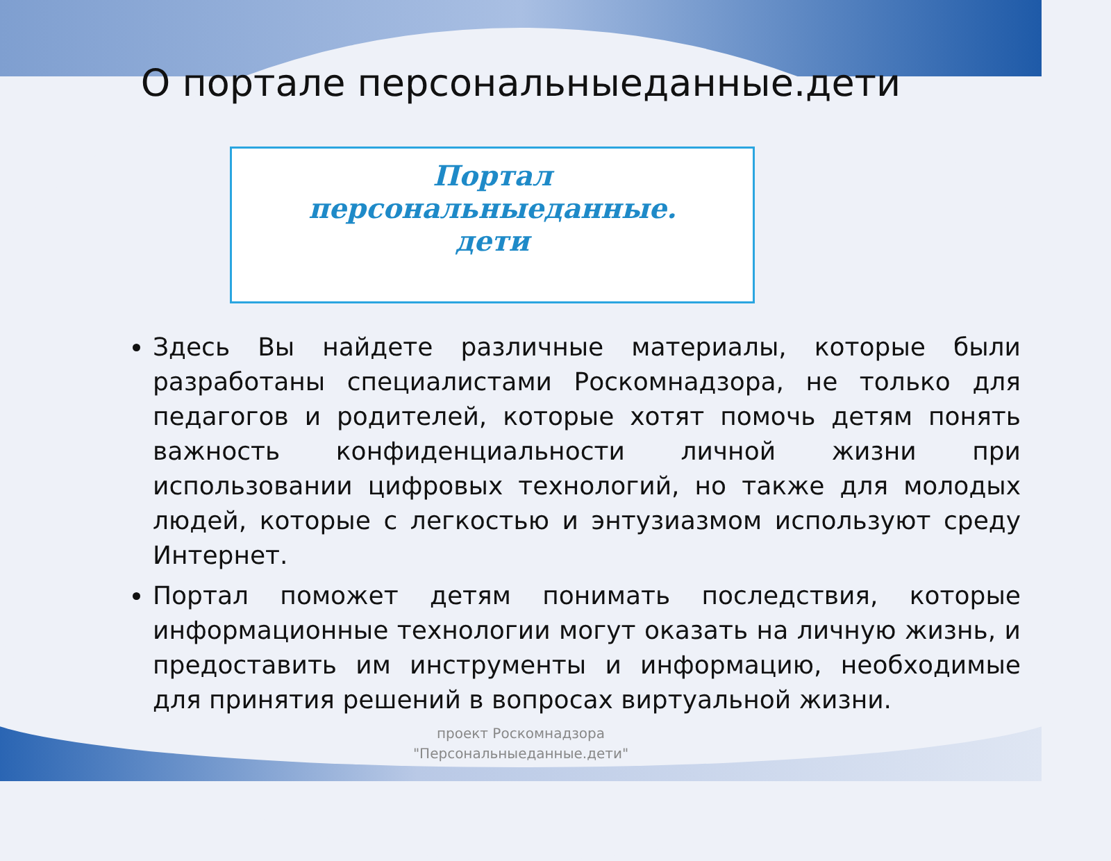О портале персональныеданные.дети
Портал
персональныеданные.
дети
Здесь Вы найдете различные материалы, которые были разработаны специалистами Роскомнадзора, не только для педагогов и родителей, которые хотят помочь детям понять важность конфиденциальности личной жизни при использовании цифровых технологий, но также для молодых людей, которые с легкостью и энтузиазмом используют среду Интернет.
Портал поможет детям понимать последствия, которые информационные технологии могут оказать на личную жизнь, и предоставить им инструменты и информацию, необходимые для принятия решений в вопросах виртуальной жизни.
проект Роскомнадзора
"Персональныеданные.дети"